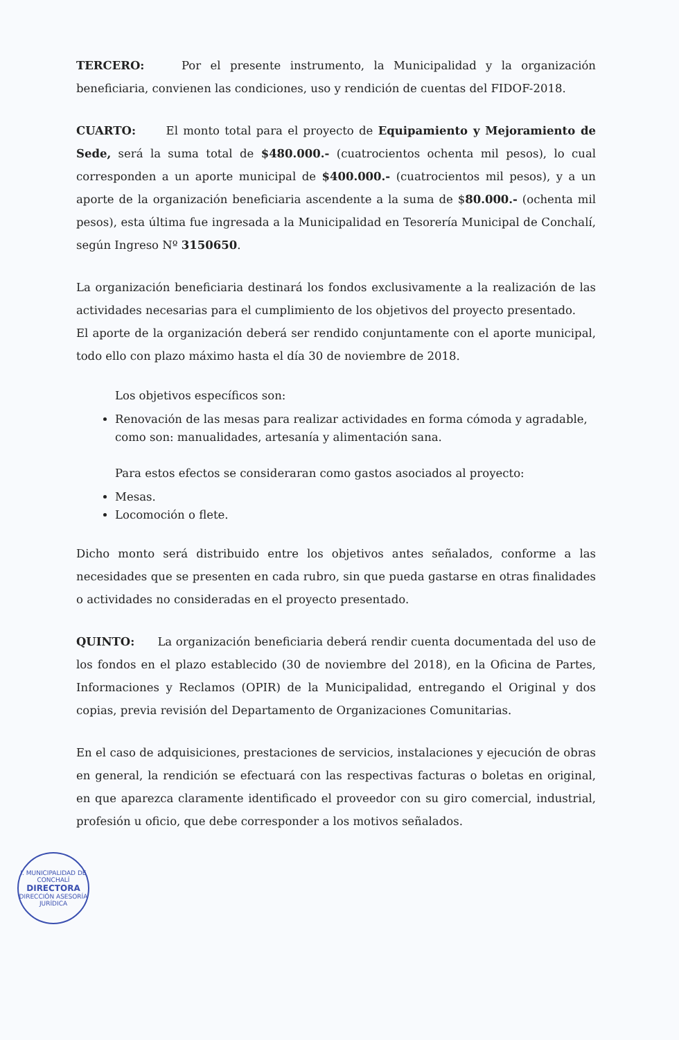TERCERO: Por el presente instrumento, la Municipalidad y la organización beneficiaria, convienen las condiciones, uso y rendición de cuentas del FIDOF-2018.
CUARTO: El monto total para el proyecto de Equipamiento y Mejoramiento de Sede, será la suma total de $480.000.- (cuatrocientos ochenta mil pesos), lo cual corresponden a un aporte municipal de $400.000.- (cuatrocientos mil pesos), y a un aporte de la organización beneficiaria ascendente a la suma de $80.000.- (ochenta mil pesos), esta última fue ingresada a la Municipalidad en Tesorería Municipal de Conchalí, según Ingreso Nº 3150650.
La organización beneficiaria destinará los fondos exclusivamente a la realización de las actividades necesarias para el cumplimiento de los objetivos del proyecto presentado.
El aporte de la organización deberá ser rendido conjuntamente con el aporte municipal, todo ello con plazo máximo hasta el día 30 de noviembre de 2018.
Los objetivos específicos son:
Renovación de las mesas para realizar actividades en forma cómoda y agradable, como son: manualidades, artesanía y alimentación sana.
Para estos efectos se consideraran como gastos asociados al proyecto:
Mesas.
Locomoción o flete.
Dicho monto será distribuido entre los objetivos antes señalados, conforme a las necesidades que se presenten en cada rubro, sin que pueda gastarse en otras finalidades o actividades no consideradas en el proyecto presentado.
QUINTO: La organización beneficiaria deberá rendir cuenta documentada del uso de los fondos en el plazo establecido (30 de noviembre del 2018), en la Oficina de Partes, Informaciones y Reclamos (OPIR) de la Municipalidad, entregando el Original y dos copias, previa revisión del Departamento de Organizaciones Comunitarias.
En el caso de adquisiciones, prestaciones de servicios, instalaciones y ejecución de obras en general, la rendición se efectuará con las respectivas facturas o boletas en original, en que aparezca claramente identificado el proveedor con su giro comercial, industrial, profesión u oficio, que debe corresponder a los motivos señalados.
I. MUNICIPALIDAD DE CONCHALÍ
DIRECTORA
DIRECCIÓN ASESORÍA JURÍDICA